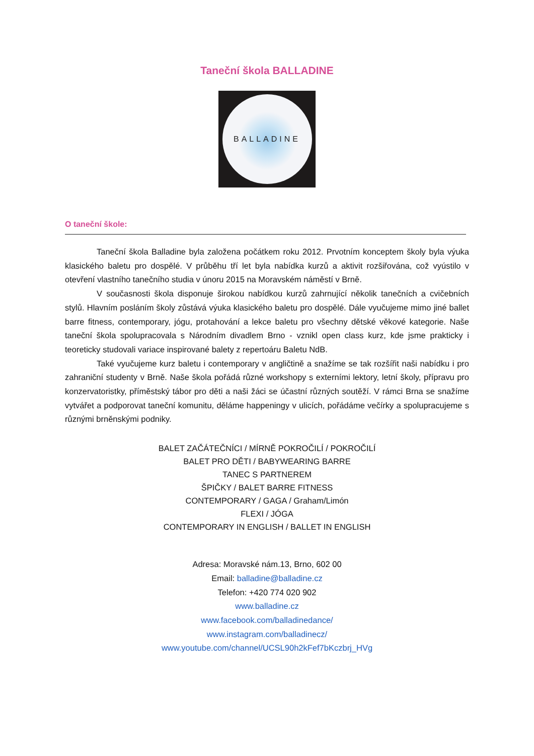Taneční škola BALLADINE
BALLADINE
O taneční škole:
Taneční škola Balladine byla založena počátkem roku 2012. Prvotním konceptem školy byla výuka klasického baletu pro dospělé. V průběhu tří let byla nabídka kurzů a aktivit rozšiřována, což vyústilo v otevření vlastního tanečního studia v únoru 2015 na Moravském náměstí v Brně.
V současnosti škola disponuje širokou nabídkou kurzů zahrnující několik tanečních a cvičebních stylů. Hlavním posláním školy zůstává výuka klasického baletu pro dospělé. Dále vyučujeme mimo jiné ballet barre fitness, contemporary, jógu, protahování a lekce baletu pro všechny dětské věkové kategorie. Naše taneční škola spolupracovala s Národním divadlem Brno - vznikl open class kurz, kde jsme prakticky i teoreticky studovali variace inspirované balety z repertoáru Baletu NdB.
Také vyučujeme kurz baletu i contemporary v angličtině a snažíme se tak rozšířit naši nabídku i pro zahraniční studenty v Brně. Naše škola pořádá různé workshopy s externími lektory, letní školy, přípravu pro konzervatoristky, příměstský tábor pro děti a naši žáci se účastní různých soutěží. V rámci Brna se snažíme vytvářet a podporovat taneční komunitu, děláme happeningy v ulicích, pořádáme večírky a spolupracujeme s různými brněnskými podniky.
BALET ZAČÁTEČNÍCI / MÍRNĚ POKROČILÍ / POKROČILÍ
BALET PRO DĚTI / BABYWEARING BARRE
TANEC S PARTNEREM
ŠPIČKY / BALET BARRE FITNESS
CONTEMPORARY / GAGA / Graham/Limón
FLEXI / JÓGA
CONTEMPORARY IN ENGLISH / BALLET IN ENGLISH
Adresa: Moravské nám.13, Brno, 602 00
Email: balladine@balladine.cz
Telefon: +420 774 020 902
www.balladine.cz
www.facebook.com/balladinedance/
www.instagram.com/balladinecz/
www.youtube.com/channel/UCSL90h2kFef7bKczbrj_HVg